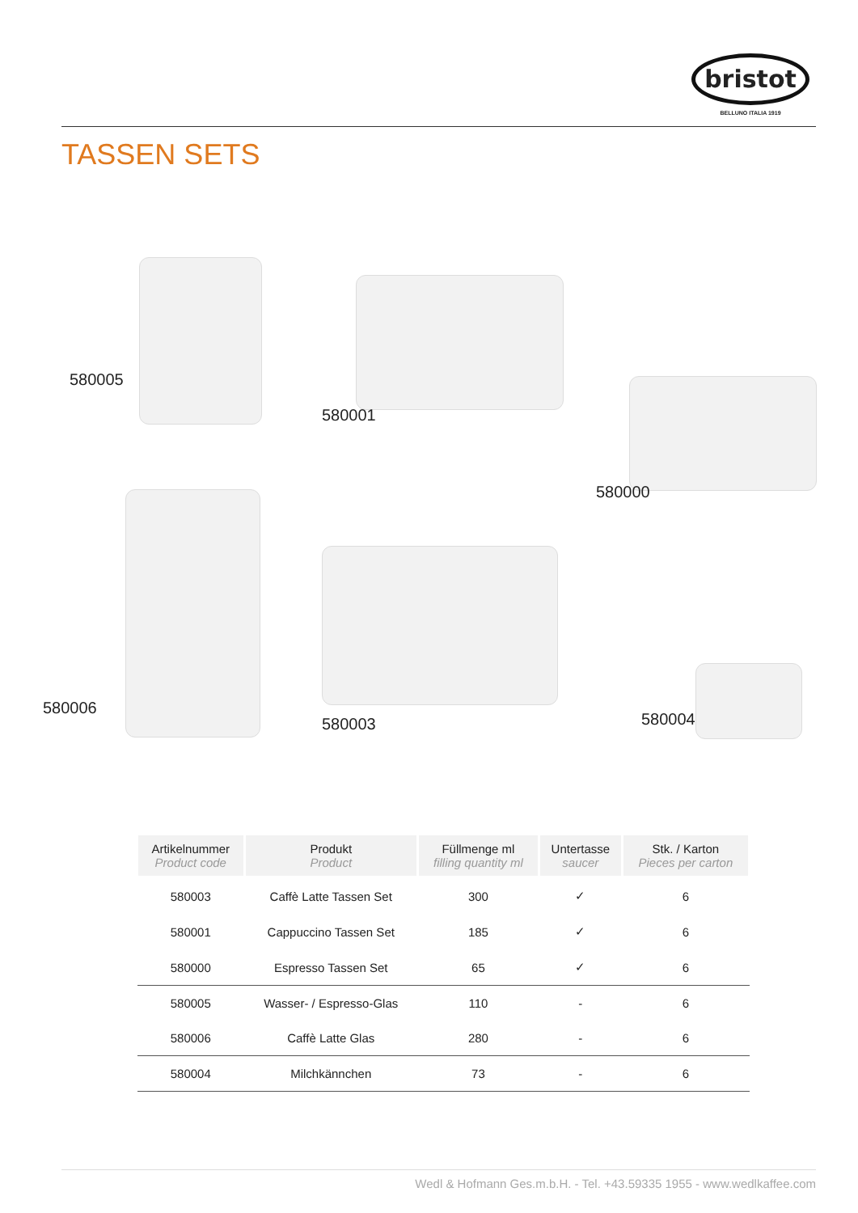bristot
BELLUNO ITALIA 1919
TASSEN SETS
580005
580001
580000
580006
580003 580004
| Artikelnummer Product code | Produkt Product | Füllmenge ml filling quantity ml | Untertasse saucer | Stk. / Karton Pieces per carton |
| --- | --- | --- | --- | --- |
| 580003 | Caffè Latte Tassen Set | 300 | ✓ | 6 |
| 580001 | Cappuccino Tassen Set | 185 | ✓ | 6 |
| 580000 | Espresso Tassen Set | 65 | ✓ | 6 |
| 580005 | Wasser- / Espresso-Glas | 110 | - | 6 |
| 580006 | Caffè Latte Glas | 280 | - | 6 |
| 580004 | Milchkännchen | 73 | - | 6 |
Wedl & Hofmann Ges.m.b.H. - Tel. +43.59335 1955 - www.wedlkaffee.com